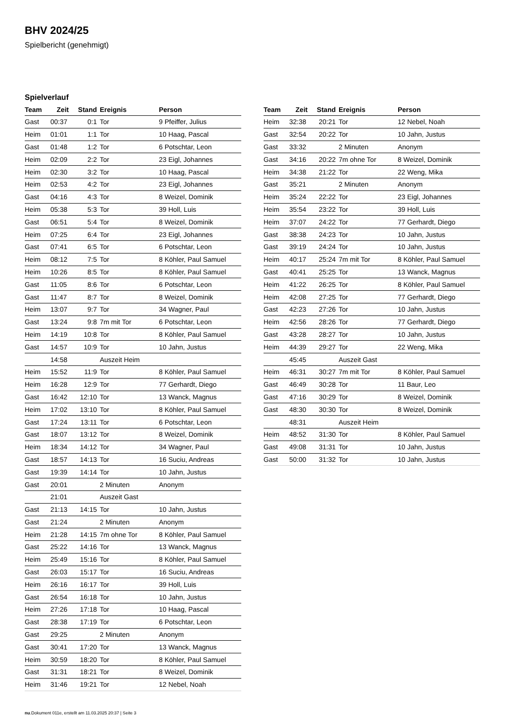BHV 2024/25
Spielbericht (genehmigt)
Spielverlauf
| Team | Zeit | Stand | Ereignis | Person |
| --- | --- | --- | --- | --- |
| Gast | 00:37 | 0:1 | Tor | 9 Pfeiffer, Julius |
| Heim | 01:01 | 1:1 | Tor | 10 Haag, Pascal |
| Gast | 01:48 | 1:2 | Tor | 6 Potschtar, Leon |
| Heim | 02:09 | 2:2 | Tor | 23 Eigl, Johannes |
| Heim | 02:30 | 3:2 | Tor | 10 Haag, Pascal |
| Heim | 02:53 | 4:2 | Tor | 23 Eigl, Johannes |
| Gast | 04:16 | 4:3 | Tor | 8 Weizel, Dominik |
| Heim | 05:38 | 5:3 | Tor | 39 Holl, Luis |
| Gast | 06:51 | 5:4 | Tor | 8 Weizel, Dominik |
| Heim | 07:25 | 6:4 | Tor | 23 Eigl, Johannes |
| Gast | 07:41 | 6:5 | Tor | 6 Potschtar, Leon |
| Heim | 08:12 | 7:5 | Tor | 8 Köhler, Paul Samuel |
| Heim | 10:26 | 8:5 | Tor | 8 Köhler, Paul Samuel |
| Gast | 11:05 | 8:6 | Tor | 6 Potschtar, Leon |
| Gast | 11:47 | 8:7 | Tor | 8 Weizel, Dominik |
| Heim | 13:07 | 9:7 | Tor | 34 Wagner, Paul |
| Gast | 13:24 | 9:8 | 7m mit Tor | 6 Potschtar, Leon |
| Heim | 14:19 | 10:8 | Tor | 8 Köhler, Paul Samuel |
| Gast | 14:57 | 10:9 | Tor | 10 Jahn, Justus |
| | 14:58 | | Auszeit Heim | |
| Heim | 15:52 | 11:9 | Tor | 8 Köhler, Paul Samuel |
| Heim | 16:28 | 12:9 | Tor | 77 Gerhardt, Diego |
| Gast | 16:42 | 12:10 | Tor | 13 Wanck, Magnus |
| Heim | 17:02 | 13:10 | Tor | 8 Köhler, Paul Samuel |
| Gast | 17:24 | 13:11 | Tor | 6 Potschtar, Leon |
| Gast | 18:07 | 13:12 | Tor | 8 Weizel, Dominik |
| Heim | 18:34 | 14:12 | Tor | 34 Wagner, Paul |
| Gast | 18:57 | 14:13 | Tor | 16 Suciu, Andreas |
| Gast | 19:39 | 14:14 | Tor | 10 Jahn, Justus |
| Gast | 20:01 | | 2 Minuten | Anonym |
| | 21:01 | | Auszeit Gast | |
| Gast | 21:13 | 14:15 | Tor | 10 Jahn, Justus |
| Gast | 21:24 | | 2 Minuten | Anonym |
| Heim | 21:28 | 14:15 | 7m ohne Tor | 8 Köhler, Paul Samuel |
| Gast | 25:22 | 14:16 | Tor | 13 Wanck, Magnus |
| Heim | 25:49 | 15:16 | Tor | 8 Köhler, Paul Samuel |
| Gast | 26:03 | 15:17 | Tor | 16 Suciu, Andreas |
| Heim | 26:16 | 16:17 | Tor | 39 Holl, Luis |
| Gast | 26:54 | 16:18 | Tor | 10 Jahn, Justus |
| Heim | 27:26 | 17:18 | Tor | 10 Haag, Pascal |
| Gast | 28:38 | 17:19 | Tor | 6 Potschtar, Leon |
| Gast | 29:25 | | 2 Minuten | Anonym |
| Gast | 30:41 | 17:20 | Tor | 13 Wanck, Magnus |
| Heim | 30:59 | 18:20 | Tor | 8 Köhler, Paul Samuel |
| Gast | 31:31 | 18:21 | Tor | 8 Weizel, Dominik |
| Heim | 31:46 | 19:21 | Tor | 12 Nebel, Noah |
| Team | Zeit | Stand | Ereignis | Person |
| --- | --- | --- | --- | --- |
| Heim | 32:38 | 20:21 | Tor | 12 Nebel, Noah |
| Gast | 32:54 | 20:22 | Tor | 10 Jahn, Justus |
| Gast | 33:32 | | 2 Minuten | Anonym |
| Gast | 34:16 | 20:22 | 7m ohne Tor | 8 Weizel, Dominik |
| Heim | 34:38 | 21:22 | Tor | 22 Weng, Mika |
| Gast | 35:21 | | 2 Minuten | Anonym |
| Heim | 35:24 | 22:22 | Tor | 23 Eigl, Johannes |
| Heim | 35:54 | 23:22 | Tor | 39 Holl, Luis |
| Heim | 37:07 | 24:22 | Tor | 77 Gerhardt, Diego |
| Gast | 38:38 | 24:23 | Tor | 10 Jahn, Justus |
| Gast | 39:19 | 24:24 | Tor | 10 Jahn, Justus |
| Heim | 40:17 | 25:24 | 7m mit Tor | 8 Köhler, Paul Samuel |
| Gast | 40:41 | 25:25 | Tor | 13 Wanck, Magnus |
| Heim | 41:22 | 26:25 | Tor | 8 Köhler, Paul Samuel |
| Heim | 42:08 | 27:25 | Tor | 77 Gerhardt, Diego |
| Gast | 42:23 | 27:26 | Tor | 10 Jahn, Justus |
| Heim | 42:56 | 28:26 | Tor | 77 Gerhardt, Diego |
| Gast | 43:28 | 28:27 | Tor | 10 Jahn, Justus |
| Heim | 44:39 | 29:27 | Tor | 22 Weng, Mika |
| | 45:45 | | Auszeit Gast | |
| Heim | 46:31 | 30:27 | 7m mit Tor | 8 Köhler, Paul Samuel |
| Gast | 46:49 | 30:28 | Tor | 11 Baur, Leo |
| Gast | 47:16 | 30:29 | Tor | 8 Weizel, Dominik |
| Gast | 48:30 | 30:30 | Tor | 8 Weizel, Dominik |
| | 48:31 | | Auszeit Heim | |
| Heim | 48:52 | 31:30 | Tor | 8 Köhler, Paul Samuel |
| Gast | 49:08 | 31:31 | Tor | 10 Jahn, Justus |
| Gast | 50:00 | 31:32 | Tor | 10 Jahn, Justus |
nu.Dokument 011e, erstellt am 11.03.2025 20:37 | Seite 3